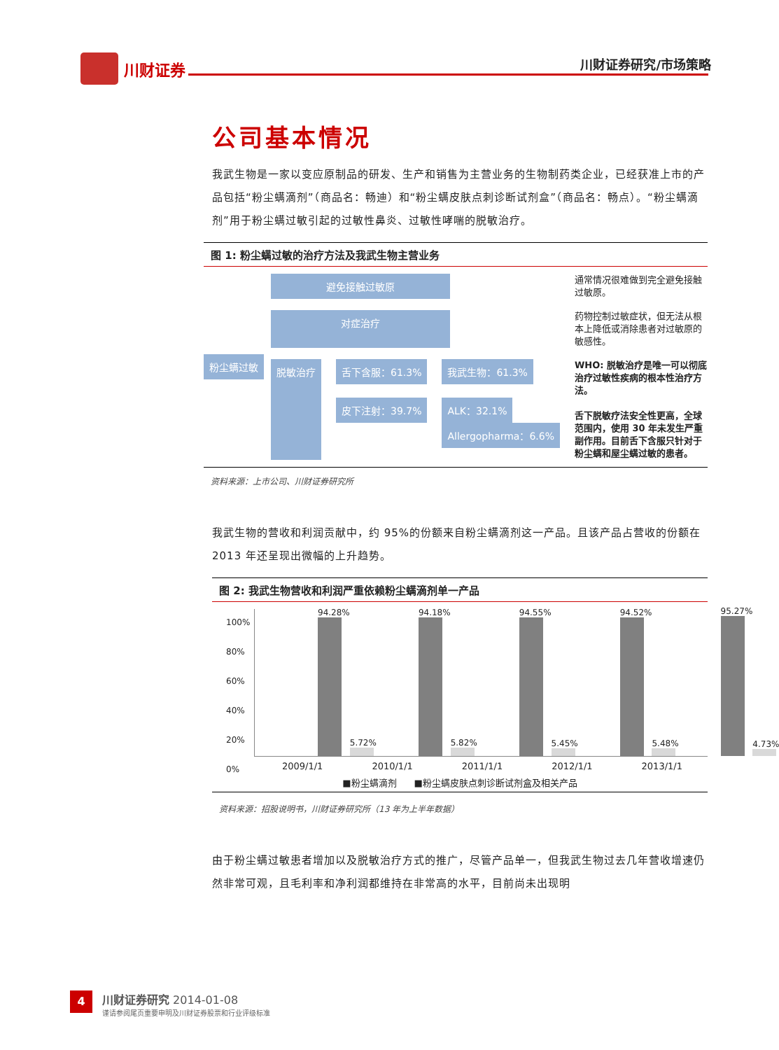川财证券 川财证券研究/市场策略
公司基本情况
我武生物是一家以变应原制品的研发、生产和销售为主营业务的生物制药类企业，已经获准上市的产品包括“粉尘螨滴剂”（商品名：畅迪）和“粉尘螨皮肤点刺诊断试剂盒”（商品名：畅点）。“粉尘螨滴剂”用于粉尘螨过敏引起的过敏性鼻炎、过敏性哮喘的脱敏治疗。
图 1: 粉尘螨过敏的治疗方法及我武生物主营业务
粉尘螨过敏
避免接触过敏原 通常情况很难做到完全避免接触过敏原。
对症治疗 药物控制过敏症状，但无法从根本上降低或消除患者对过敏原的敏感性。
脱敏治疗 舌下含服：61.3%
皮下注射：39.7%
我武生物：61.3%
ALK：32.1%
Allergopharma：6.6%
WHO: 脱敏治疗是唯一可以彻底治疗过敏性疾病的根本性治疗方法。
舌下脱敏疗法安全性更高，全球范围内，使用 30 年未发生严重副作用。目前舌下含服只针对于粉尘螨和屋尘螨过敏的患者。
资料来源：上市公司、川财证券研究所
我武生物的营收和利润贡献中，约 95%的份额来自粉尘螨滴剂这一产品。且该产品占营收的份额在 2013 年还呈现出微幅的上升趋势。
图 2: 我武生物营收和利润严重依赖粉尘螨滴剂单一产品
100%
80%
60%
40%
20%
0%
94.28%
5.72%
94.18%
5.82%
94.55%
5.45%
94.52%
5.48%
95.27%
4.73%
2009/1/1 2010/1/1 2011/1/1 2012/1/1 2013/1/1
■粉尘螨滴剂 ■粉尘螨皮肤点刺诊断试剂盒及相关产品
资料来源：招股说明书，川财证券研究所（13 年为上半年数据）
由于粉尘螨过敏患者增加以及脱敏治疗方式的推广，尽管产品单一，但我武生物过去几年营收增速仍然非常可观，且毛利率和净利润都维持在非常高的水平，目前尚未出现明
4
川财证券研究 2014-01-08
谨请参阅尾页重要申明及川财证券股票和行业评级标准